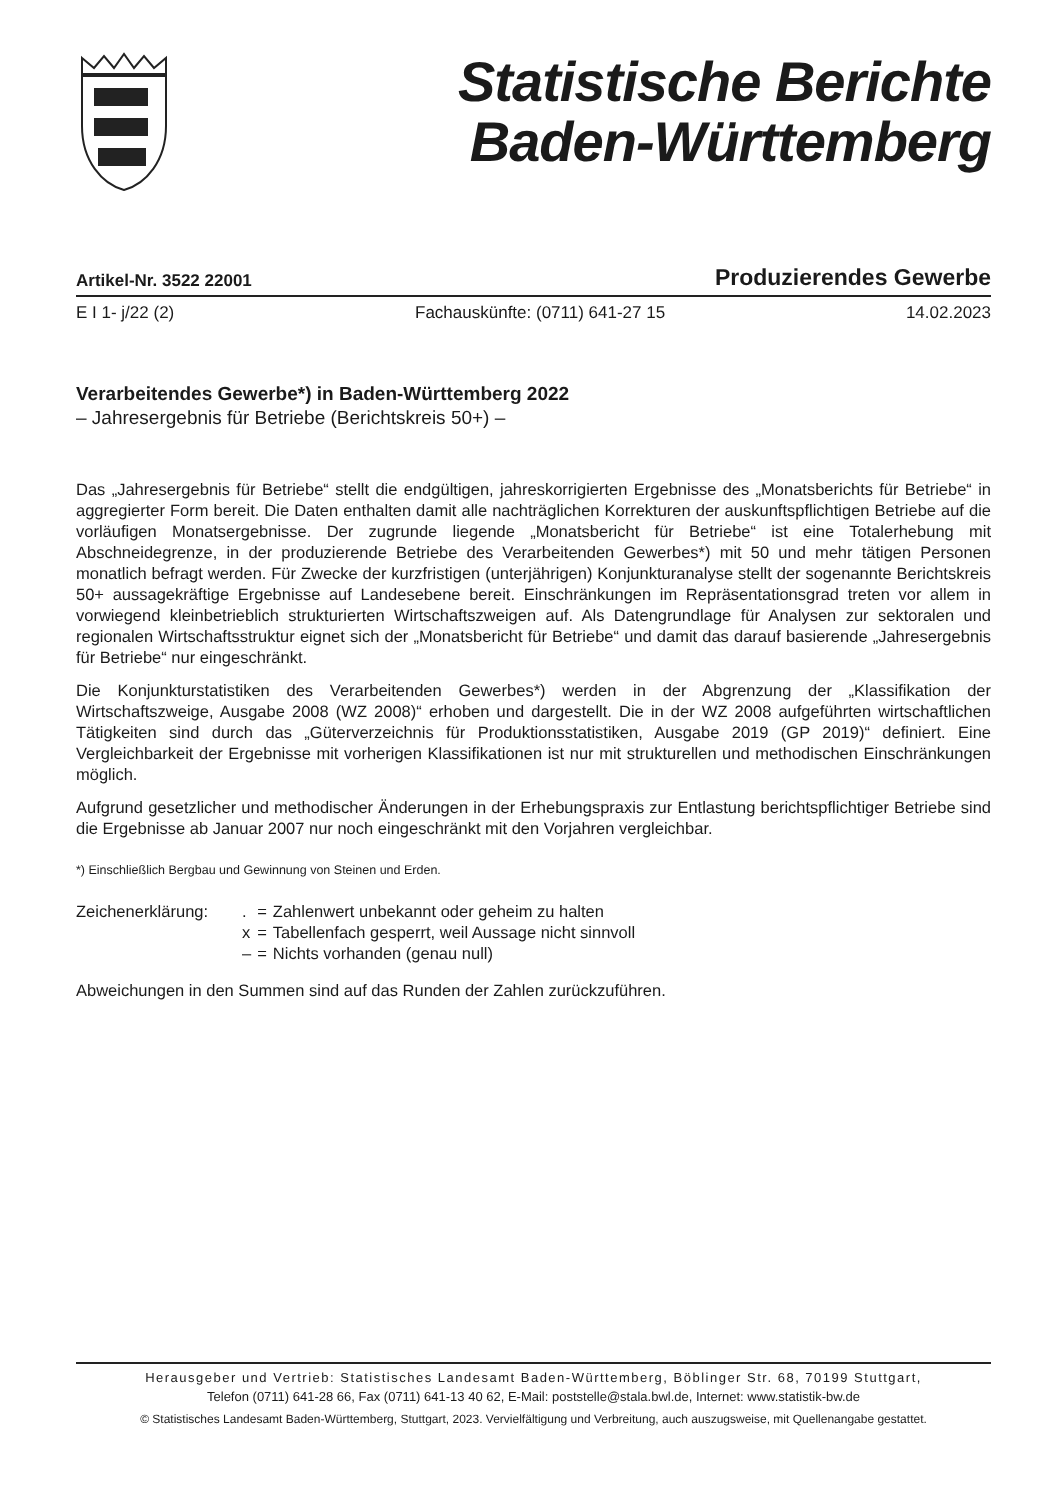Statistische Berichte
Baden-Württemberg
Artikel-Nr. 3522 22001 Produzierendes Gewerbe
E I 1- j/22 (2) Fachauskünfte: (0711) 641-27 15 14.02.2023
Verarbeitendes Gewerbe*) in Baden-Württemberg 2022
– Jahresergebnis für Betriebe (Berichtskreis 50+) –
Das „Jahresergebnis für Betriebe“ stellt die endgültigen, jahreskorrigierten Ergebnisse des „Monatsberichts für Betriebe“ in aggregierter Form bereit. Die Daten enthalten damit alle nachträglichen Korrekturen der auskunftspflichtigen Betriebe auf die vorläufigen Monatsergebnisse. Der zugrunde liegende „Monatsbericht für Betriebe“ ist eine Totalerhebung mit Abschneidegrenze, in der produzierende Betriebe des Verarbeitenden Gewerbes*) mit 50 und mehr tätigen Personen monatlich befragt werden. Für Zwecke der kurzfristigen (unterjährigen) Konjunkturanalyse stellt der sogenannte Berichtskreis 50+ aussagekräftige Ergebnisse auf Landesebene bereit. Einschränkungen im Repräsentationsgrad treten vor allem in vorwiegend kleinbetrieblich strukturierten Wirtschaftszweigen auf. Als Datengrundlage für Analysen zur sektoralen und regionalen Wirtschaftsstruktur eignet sich der „Monatsbericht für Betriebe“ und damit das darauf basierende „Jahresergebnis für Betriebe“ nur eingeschränkt.
Die Konjunkturstatistiken des Verarbeitenden Gewerbes*) werden in der Abgrenzung der „Klassifikation der Wirtschaftszweige, Ausgabe 2008 (WZ 2008)“ erhoben und dargestellt. Die in der WZ 2008 aufgeführten wirtschaftlichen Tätigkeiten sind durch das „Güterverzeichnis für Produktionsstatistiken, Ausgabe 2019 (GP 2019)“ definiert. Eine Vergleichbarkeit der Ergebnisse mit vorherigen Klassifikationen ist nur mit strukturellen und methodischen Einschränkungen möglich.
Aufgrund gesetzlicher und methodischer Änderungen in der Erhebungspraxis zur Entlastung berichtspflichtiger Betriebe sind die Ergebnisse ab Januar 2007 nur noch eingeschränkt mit den Vorjahren vergleichbar.
*) Einschließlich Bergbau und Gewinnung von Steinen und Erden.
| Zeichenerklärung: | . | = | Zahlenwert unbekannt oder geheim zu halten |
| | x | = | Tabellenfach gesperrt, weil Aussage nicht sinnvoll |
| | – | = | Nichts vorhanden (genau null) |
Abweichungen in den Summen sind auf das Runden der Zahlen zurückzuführen.
Herausgeber und Vertrieb: Statistisches Landesamt Baden-Württemberg, Böblinger Str. 68, 70199 Stuttgart,
Telefon (0711) 641-28 66, Fax (0711) 641-13 40 62, E-Mail: poststelle@stala.bwl.de, Internet: www.statistik-bw.de
© Statistisches Landesamt Baden-Württemberg, Stuttgart, 2023. Vervielfältigung und Verbreitung, auch auszugsweise, mit Quellenangabe gestattet.